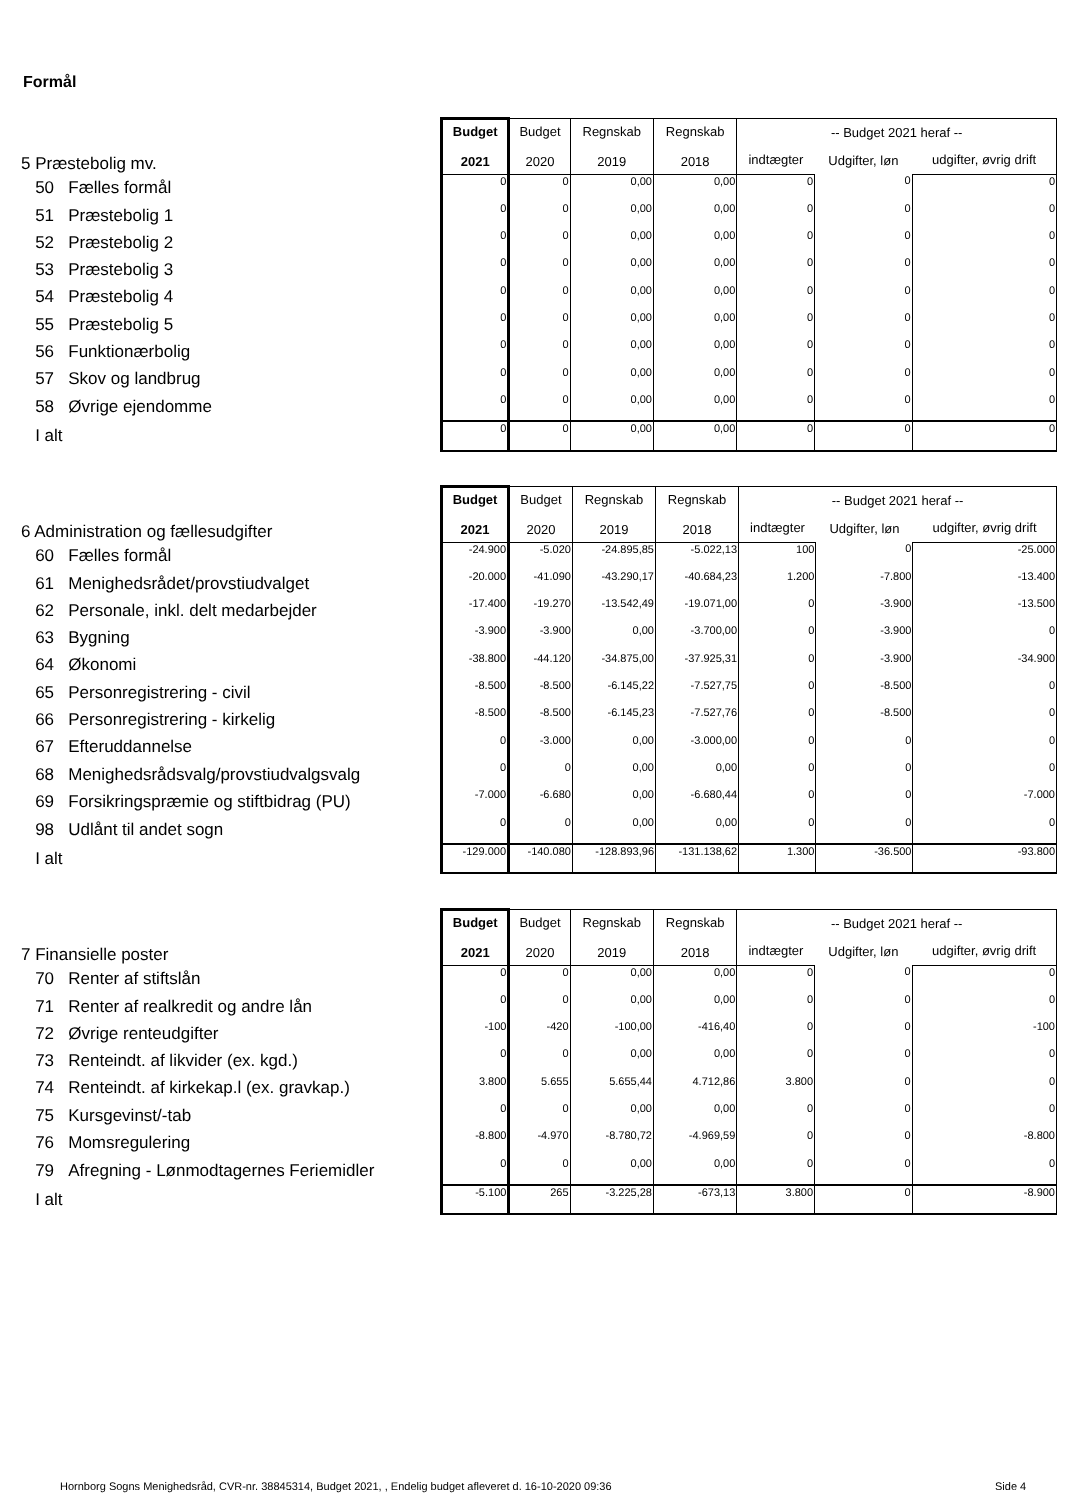Formål
| 5 Præstebolig mv. | Budget 2021 | Budget 2020 | Regnskab 2019 | Regnskab 2018 | -- Budget 2021 heraf -- | | |
| | | | | | indtægter | Udgifter, løn | udgifter, øvrig drift |
| 50 Fælles formål | 0 | 0 | 0,00 | 0,00 | 0 | 0 | 0 |
| 51 Præstebolig 1 | 0 | 0 | 0,00 | 0,00 | 0 | 0 | 0 |
| 52 Præstebolig 2 | 0 | 0 | 0,00 | 0,00 | 0 | 0 | 0 |
| 53 Præstebolig 3 | 0 | 0 | 0,00 | 0,00 | 0 | 0 | 0 |
| 54 Præstebolig 4 | 0 | 0 | 0,00 | 0,00 | 0 | 0 | 0 |
| 55 Præstebolig 5 | 0 | 0 | 0,00 | 0,00 | 0 | 0 | 0 |
| 56 Funktionærbolig | 0 | 0 | 0,00 | 0,00 | 0 | 0 | 0 |
| 57 Skov og landbrug | 0 | 0 | 0,00 | 0,00 | 0 | 0 | 0 |
| 58 Øvrige ejendomme | 0 | 0 | 0,00 | 0,00 | 0 | 0 | 0 |
| I alt | 0 | 0 | 0,00 | 0,00 | 0 | 0 | 0 |
| 6 Administration og fællesudgifter | Budget 2021 | Budget 2020 | Regnskab 2019 | Regnskab 2018 | -- Budget 2021 heraf -- | | |
| | | | | | indtægter | Udgifter, løn | udgifter, øvrig drift |
| 60 Fælles formål | -24.900 | -5.020 | -24.895,85 | -5.022,13 | 100 | 0 | -25.000 |
| 61 Menighedsrådet/provstiudvalget | -20.000 | -41.090 | -43.290,17 | -40.684,23 | 1.200 | -7.800 | -13.400 |
| 62 Personale, inkl. delt medarbejder | -17.400 | -19.270 | -13.542,49 | -19.071,00 | 0 | -3.900 | -13.500 |
| 63 Bygning | -3.900 | -3.900 | 0,00 | -3.700,00 | 0 | -3.900 | 0 |
| 64 Økonomi | -38.800 | -44.120 | -34.875,00 | -37.925,31 | 0 | -3.900 | -34.900 |
| 65 Personregistrering - civil | -8.500 | -8.500 | -6.145,22 | -7.527,75 | 0 | -8.500 | 0 |
| 66 Personregistrering - kirkelig | -8.500 | -8.500 | -6.145,23 | -7.527,76 | 0 | -8.500 | 0 |
| 67 Efteruddannelse | 0 | -3.000 | 0,00 | -3.000,00 | 0 | 0 | 0 |
| 68 Menighedsrådsvalg/provstiudvalgsvalg | 0 | 0 | 0,00 | 0,00 | 0 | 0 | 0 |
| 69 Forsikringspræmie og stiftbidrag (PU) | -7.000 | -6.680 | 0,00 | -6.680,44 | 0 | 0 | -7.000 |
| 98 Udlånt til andet sogn | 0 | 0 | 0,00 | 0,00 | 0 | 0 | 0 |
| I alt | -129.000 | -140.080 | -128.893,96 | -131.138,62 | 1.300 | -36.500 | -93.800 |
| 7 Finansielle poster | Budget 2021 | Budget 2020 | Regnskab 2019 | Regnskab 2018 | -- Budget 2021 heraf -- | | |
| | | | | | indtægter | Udgifter, løn | udgifter, øvrig drift |
| 70 Renter af stiftslån | 0 | 0 | 0,00 | 0,00 | 0 | 0 | 0 |
| 71 Renter af realkredit og andre lån | 0 | 0 | 0,00 | 0,00 | 0 | 0 | 0 |
| 72 Øvrige renteudgifter | -100 | -420 | -100,00 | -416,40 | 0 | 0 | -100 |
| 73 Renteindt. af likvider (ex. kgd.) | 0 | 0 | 0,00 | 0,00 | 0 | 0 | 0 |
| 74 Renteindt. af kirkekap.l (ex. gravkap.) | 3.800 | 5.655 | 5.655,44 | 4.712,86 | 3.800 | 0 | 0 |
| 75 Kursgevinst/-tab | 0 | 0 | 0,00 | 0,00 | 0 | 0 | 0 |
| 76 Momsregulering | -8.800 | -4.970 | -8.780,72 | -4.969,59 | 0 | 0 | -8.800 |
| 79 Afregning - Lønmodtagernes Feriemidler | 0 | 0 | 0,00 | 0,00 | 0 | 0 | 0 |
| I alt | -5.100 | 265 | -3.225,28 | -673,13 | 3.800 | 0 | -8.900 |
Hornborg Sogns Menighedsråd, CVR-nr. 38845314, Budget 2021, , Endelig budget afleveret d. 16-10-2020 09:36
Side 4